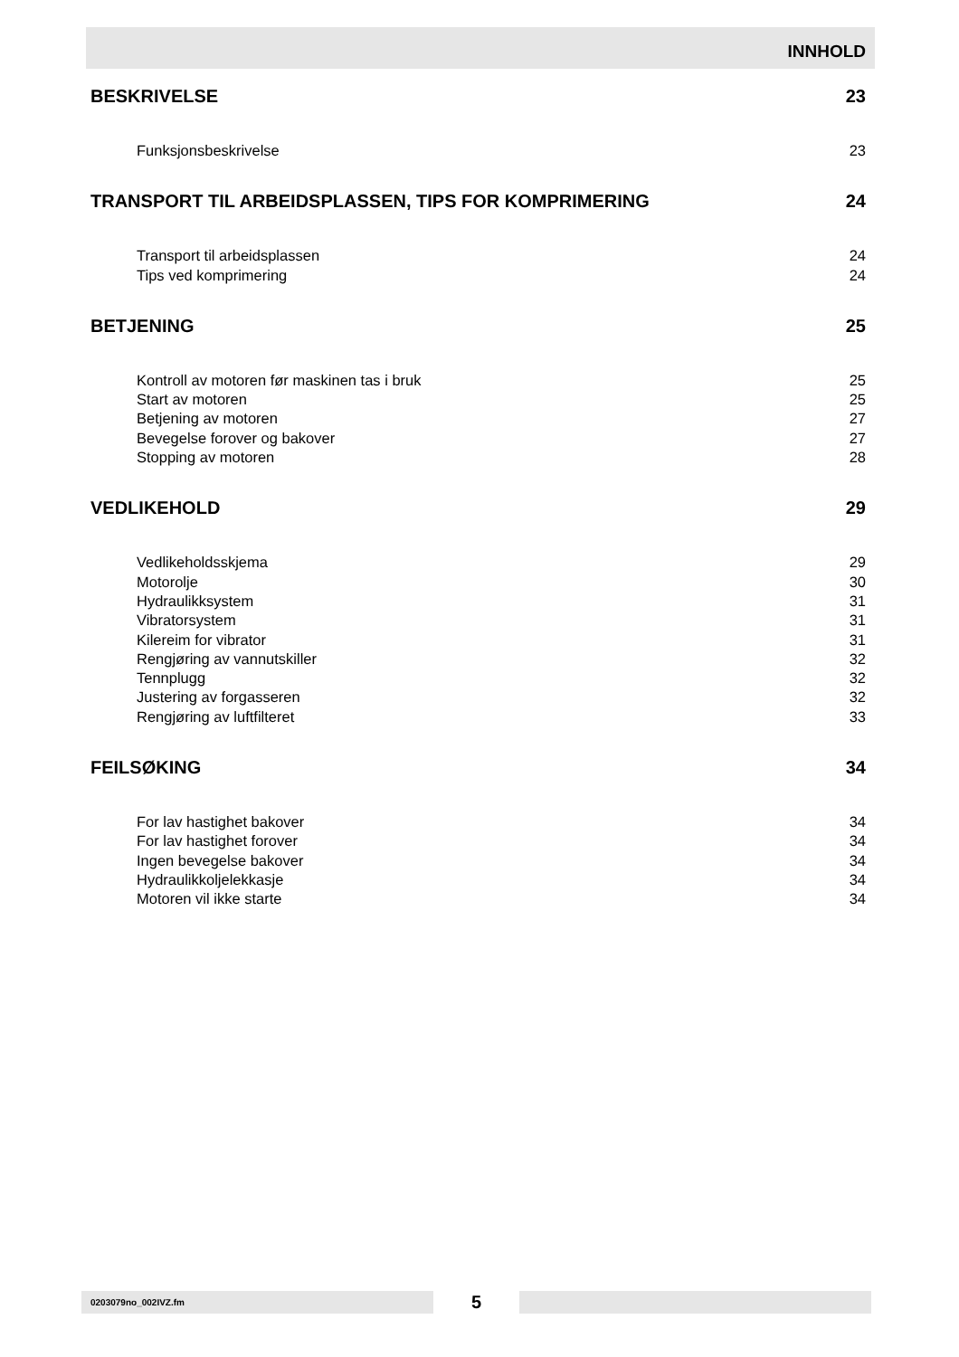INNHOLD
BESKRIVELSE 23
Funksjonsbeskrivelse 23
TRANSPORT TIL ARBEIDSPLASSEN, TIPS FOR KOMPRIMERING 24
Transport til arbeidsplassen 24
Tips ved komprimering 24
BETJENING 25
Kontroll av motoren før maskinen tas i bruk 25
Start av motoren 25
Betjening av motoren 27
Bevegelse forover og bakover 27
Stopping av motoren 28
VEDLIKEHOLD 29
Vedlikeholdsskjema 29
Motorolje 30
Hydraulikksystem 31
Vibratorsystem 31
Kilereim for vibrator 31
Rengjøring av vannutskiller 32
Tennplugg 32
Justering av forgasseren 32
Rengjøring av luftfilteret 33
FEILSØKING 34
For lav hastighet bakover 34
For lav hastighet forover 34
Ingen bevegelse bakover 34
Hydraulikkoljelekkasje 34
Motoren vil ikke starte 34
0203079no_002IVZ.fm
5